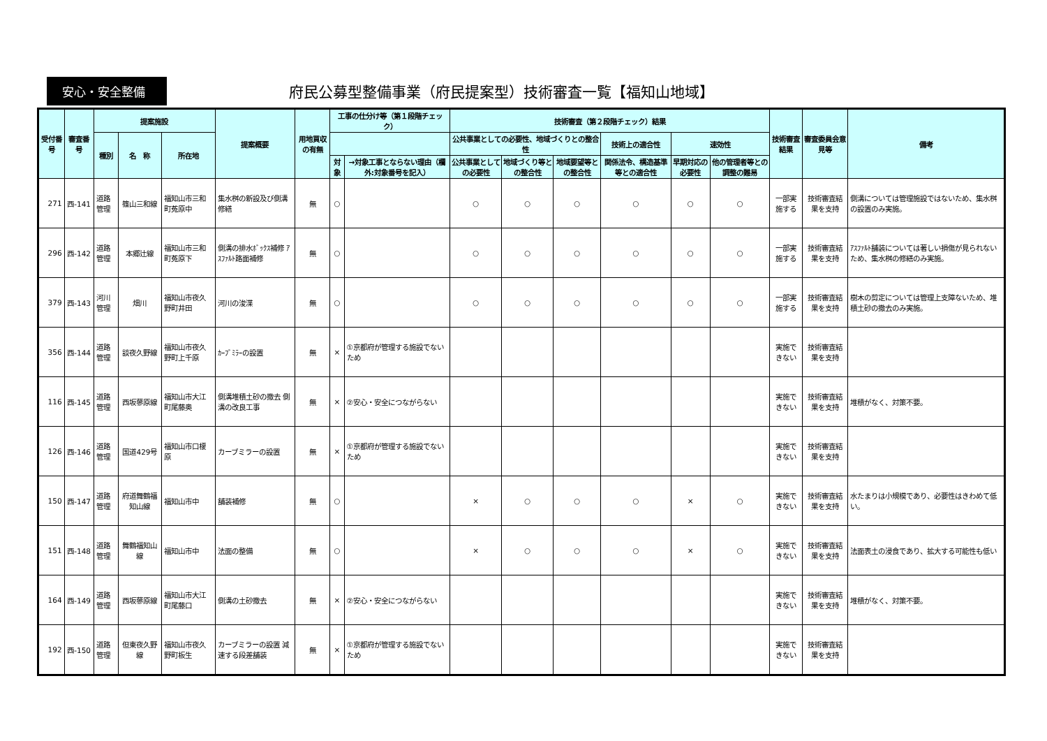安心・安全整備
府民公募型整備事業（府民提案型）技術審査一覧【福知山地域】
| 受付番号 | 審査番号 | 提案施設 | | | 提案概要 | 用地買収の有無 | 工事の仕分け等（第１段階チェック） | | 技術審査（第２段階チェック）結果 | | | | | | 技術審査結果 | 審査委員会意見等 | 備考 |
| --- | --- | --- | --- | --- | --- | --- | --- | --- | --- | --- | --- | --- | --- | --- | --- | --- | --- |
| | | 種別 | 名 称 | 所在地 | | | | | 公共事業としての必要性、地域づくりとの整合性 | | | 技術上の適合性 | 速効性 | | | | |
| | | | | | | | 対象 | →対象工事とならない理由（欄外:対象番号を記入） | 公共事業としての必要性 | 地域づくり等との整合性 | 地域要望等との整合性 | 関係法令、構造基準等との適合性 | 早期対応の必要性 | 他の管理者等との調整の難易 | | | |
| 271 | 西-141 | 道路管理 | 篠山三和線 | 福知山市三和町菟原中 | 集水桝の新設及び側溝修繕 | 無 | ○ | | ○ | ○ | ○ | ○ | ○ | ○ | 一部実施する | 技術審査結果を支持 | 側溝については管理施設ではないため、集水桝の設置のみ実施。 |
| 296 | 西-142 | 道路管理 | 本郷辻線 | 福知山市三和町菟原下 | 側溝の排水ﾎﾞｯｸｽ補修 ｱｽﾌｧﾙﾄ路面補修 | 無 | ○ | | ○ | ○ | ○ | ○ | ○ | ○ | 一部実施する | 技術審査結果を支持 | ｱｽﾌｧﾙﾄ舗装については著しい損傷が見られないため、集水桝の修繕のみ実施。 |
| 379 | 西-143 | 河川管理 | 畑川 | 福知山市夜久野町井田 | 河川の浚渫 | 無 | ○ | | ○ | ○ | ○ | ○ | ○ | ○ | 一部実施する | 技術審査結果を支持 | 樹木の剪定については管理上支障ないため、堆積土砂の撤去のみ実施。 |
| 356 | 西-144 | 道路管理 | 談夜久野線 | 福知山市夜久野町上千原 | ｶｰﾌﾞﾐﾗｰの設置 | 無 | × | ①京都府が管理する施設でないため | | | | | | | 実施できない | 技術審査結果を支持 | |
| 116 | 西-145 | 道路管理 | 西坂蓼原線 | 福知山市大江町尾藤奥 | 側溝堆積土砂の撤去 側溝の改良工事 | 無 | × | ②安心・安全につながらない | | | | | | | 実施できない | 技術審査結果を支持 | 堆積がなく、対策不要。 |
| 126 | 西-146 | 道路管理 | 国道429号 | 福知山市口榎原 | カーブミラーの設置 | 無 | × | ①京都府が管理する施設でないため | | | | | | | 実施できない | 技術審査結果を支持 | |
| 150 | 西-147 | 道路管理 | 府道舞鶴福知山線 | 福知山市中 | 舗装補修 | 無 | ○ | | × | ○ | ○ | ○ | × | ○ | 実施できない | 技術審査結果を支持 | 水たまりは小規模であり、必要性はきわめて低い。 |
| 151 | 西-148 | 道路管理 | 舞鶴福知山線 | 福知山市中 | 法面の整備 | 無 | ○ | | × | ○ | ○ | ○ | × | ○ | 実施できない | 技術審査結果を支持 | 法面表土の浸食であり、拡大する可能性も低い |
| 164 | 西-149 | 道路管理 | 西坂蓼原線 | 福知山市大江町尾藤口 | 側溝の土砂撤去 | 無 | × | ②安心・安全につながらない | | | | | | | 実施できない | 技術審査結果を支持 | 堆積がなく、対策不要。 |
| 192 | 西-150 | 道路管理 | 但東夜久野線 | 福知山市夜久野町板生 | カーブミラーの設置 減速する段差舗装 | 無 | × | ①京都府が管理する施設でないため | | | | | | | 実施できない | 技術審査結果を支持 | |